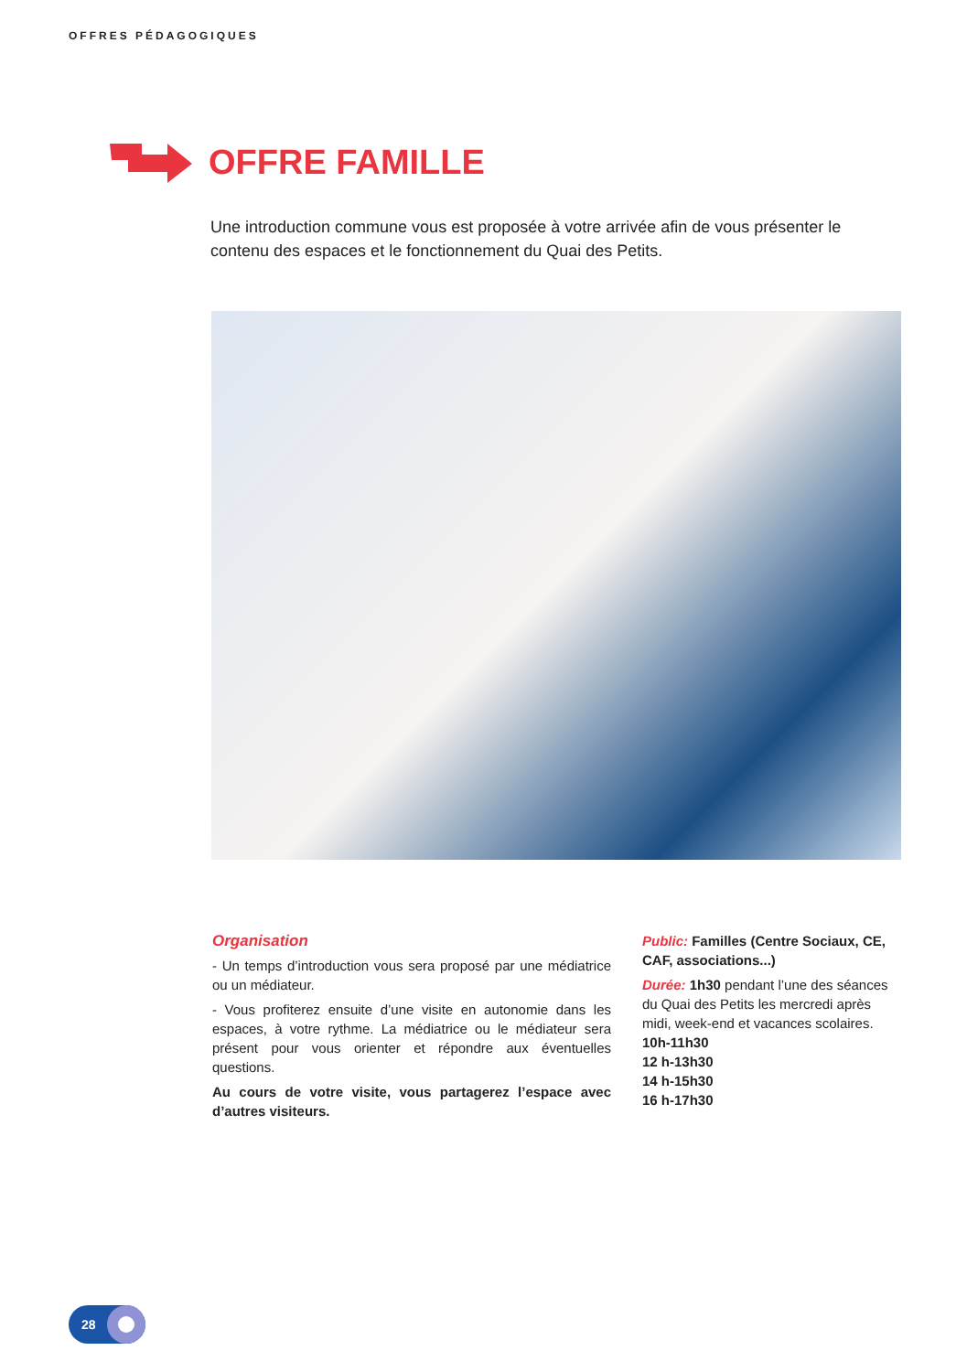OFFRES PÉDAGOGIQUES
OFFRE FAMILLE
Une introduction commune vous est proposée à votre arrivée afin de vous présenter le contenu des espaces et le fonctionnement du Quai des Petits.
Organisation
- Un temps d’introduction vous sera proposé par une médiatrice ou un médiateur.
- Vous profiterez ensuite d’une visite en autonomie dans les espaces, à votre rythme. La médiatrice ou le médiateur sera présent pour vous orienter et répondre aux éventuelles questions.
Au cours de votre visite, vous partagerez l’espace avec d’autres visiteurs.
Public: Familles (Centre Sociaux, CE, CAF, associations...)
Durée: 1h30 pendant l’une des séances du Quai des Petits les mercredi après midi, week-end et vacances scolaires.
10h-11h30
12 h-13h30
14 h-15h30
16 h-17h30
28